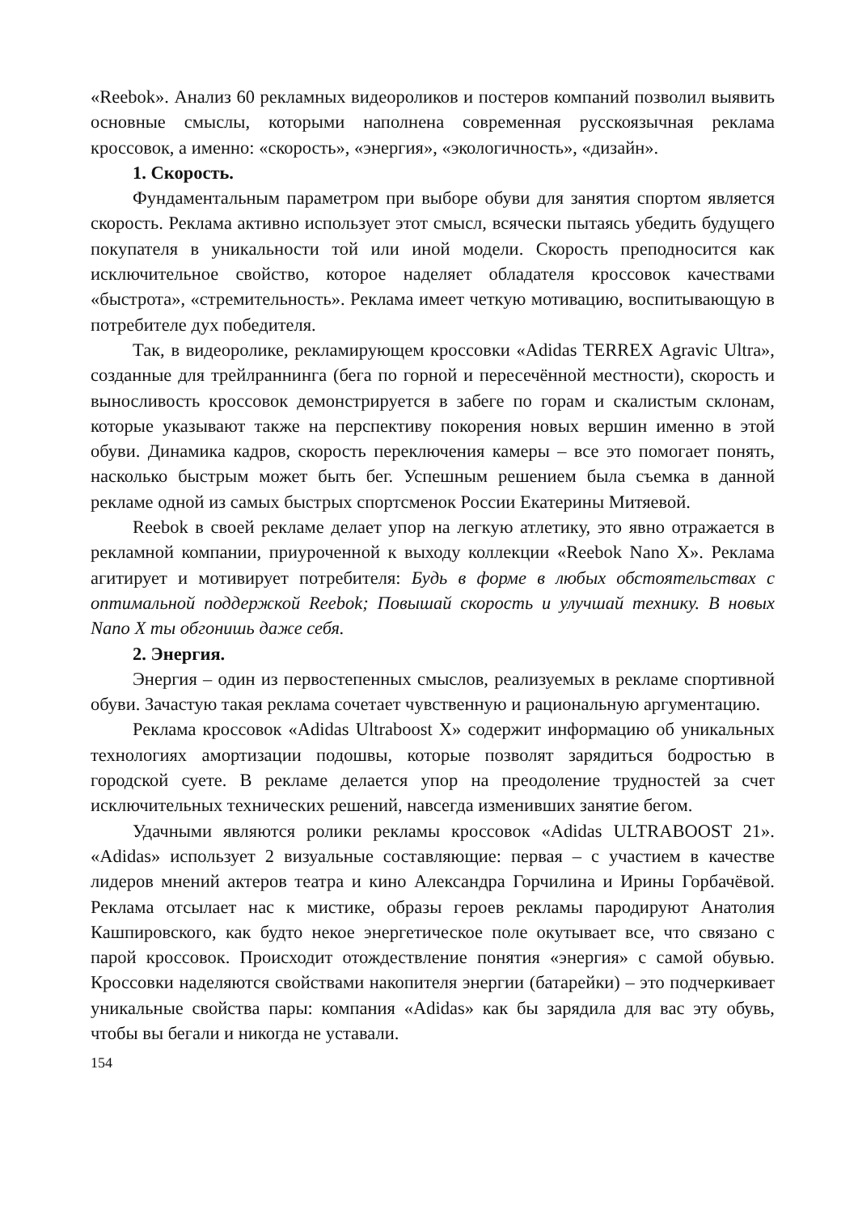«Reebok». Анализ 60 рекламных видеороликов и постеров компаний позволил выявить основные смыслы, которыми наполнена современная русскоязычная реклама кроссовок, а именно: «скорость», «энергия», «экологичность», «дизайн».
1. Скорость.
Фундаментальным параметром при выборе обуви для занятия спортом является скорость. Реклама активно использует этот смысл, всячески пытаясь убедить будущего покупателя в уникальности той или иной модели. Скорость преподносится как исключительное свойство, которое наделяет обладателя кроссовок качествами «быстрота», «стремительность». Реклама имеет четкую мотивацию, воспитывающую в потребителе дух победителя.
Так, в видеоролике, рекламирующем кроссовки «Adidas TERREX Agravic Ultra», созданные для трейлраннинга (бега по горной и пересечённой местности), скорость и выносливость кроссовок демонстрируется в забеге по горам и скалистым склонам, которые указывают также на перспективу покорения новых вершин именно в этой обуви. Динамика кадров, скорость переключения камеры – все это помогает понять, насколько быстрым может быть бег. Успешным решением была съемка в данной рекламе одной из самых быстрых спортсменок России Екатерины Митяевой.
Reebok в своей рекламе делает упор на легкую атлетику, это явно отражается в рекламной компании, приуроченной к выходу коллекции «Reebok Nano X». Реклама агитирует и мотивирует потребителя: Будь в форме в любых обстоятельствах с оптимальной поддержкой Reebok; Повышай скорость и улучшай технику. В новых Nano X ты обгонишь даже себя.
2. Энергия.
Энергия – один из первостепенных смыслов, реализуемых в рекламе спортивной обуви. Зачастую такая реклама сочетает чувственную и рациональную аргументацию.
Реклама кроссовок «Adidas Ultraboost X» содержит информацию об уникальных технологиях амортизации подошвы, которые позволят зарядиться бодростью в городской суете. В рекламе делается упор на преодоление трудностей за счет исключительных технических решений, навсегда изменивших занятие бегом.
Удачными являются ролики рекламы кроссовок «Adidas ULTRABOOST 21». «Adidas» использует 2 визуальные составляющие: первая – с участием в качестве лидеров мнений актеров театра и кино Александра Горчилина и Ирины Горбачёвой. Реклама отсылает нас к мистике, образы героев рекламы пародируют Анатолия Кашпировского, как будто некое энергетическое поле окутывает все, что связано с парой кроссовок. Происходит отождествление понятия «энергия» с самой обувью. Кроссовки наделяются свойствами накопителя энергии (батарейки) – это подчеркивает уникальные свойства пары: компания «Adidas» как бы зарядила для вас эту обувь, чтобы вы бегали и никогда не уставали.
154